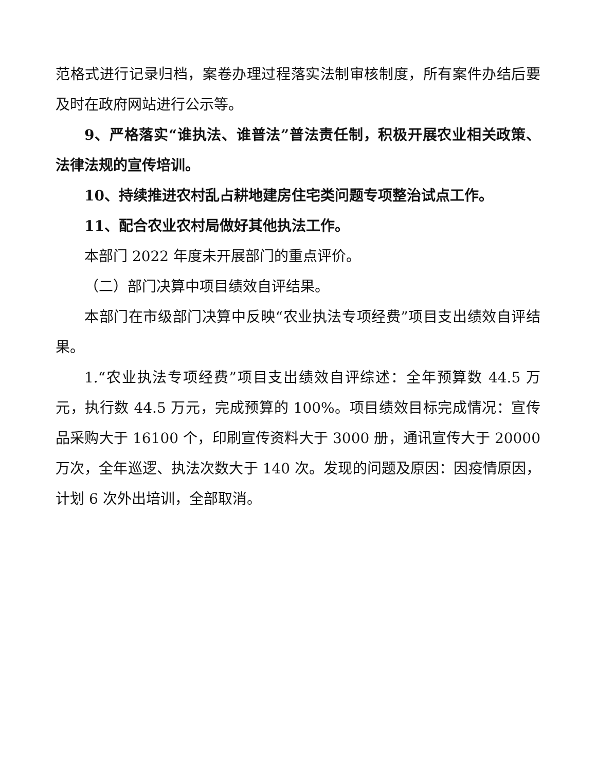范格式进行记录归档，案卷办理过程落实法制审核制度，所有案件办结后要及时在政府网站进行公示等。
9、严格落实“谁执法、谁普法”普法责任制，积极开展农业相关政策、法律法规的宣传培训。
10、持续推进农村乱占耕地建房住宅类问题专项整治试点工作。
11、配合农业农村局做好其他执法工作。
本部门 2022 年度未开展部门的重点评价。
（二）部门决算中项目绩效自评结果。
本部门在市级部门决算中反映“农业执法专项经费”项目支出绩效自评结果。
1.“农业执法专项经费”项目支出绩效自评综述：全年预算数 44.5 万元，执行数 44.5 万元，完成预算的 100%。项目绩效目标完成情况：宣传品采购大于 16100 个，印刷宣传资料大于 3000 册，通讯宣传大于 20000 万次，全年巡逻、执法次数大于 140 次。发现的问题及原因：因疫情原因，计划 6 次外出培训，全部取消。